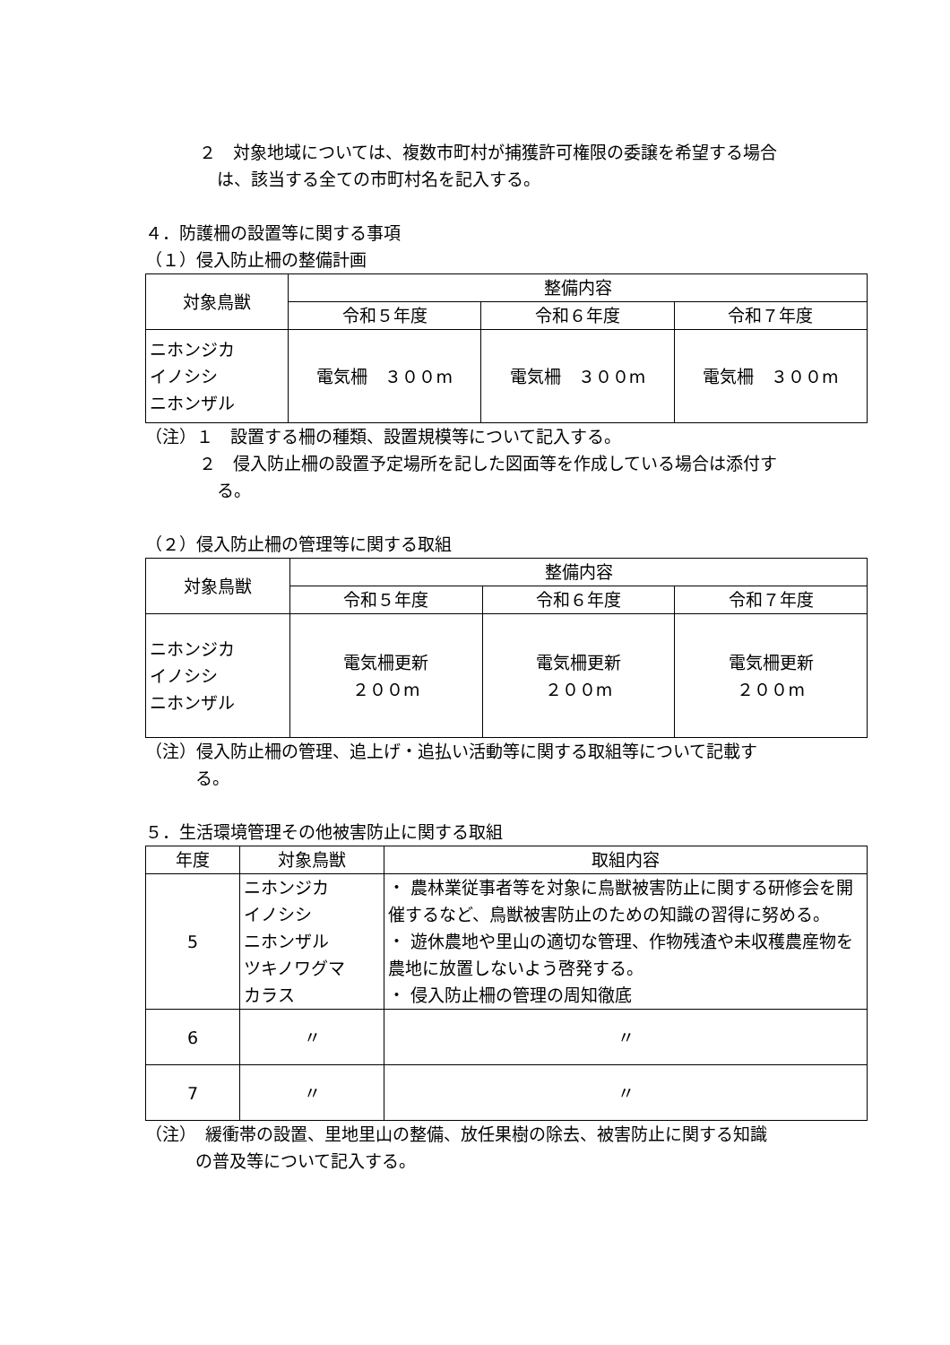２　対象地域については、複数市町村が捕獲許可権限の委譲を希望する場合
は、該当する全ての市町村名を記入する。
４．防護柵の設置等に関する事項
（１）侵入防止柵の整備計画
| 対象鳥獣 | 整備内容 | | |
| --- | --- | --- | --- |
| | 令和５年度 | 令和６年度 | 令和７年度 |
| ニホンジカ イノシシ ニホンザル | 電気柵 ３００m | 電気柵 ３００m | 電気柵 ３００m |
（注）１　設置する柵の種類、設置規模等について記入する。
２　侵入防止柵の設置予定場所を記した図面等を作成している場合は添付す
る。
（２）侵入防止柵の管理等に関する取組
| 対象鳥獣 | 整備内容 | | |
| --- | --- | --- | --- |
| | 令和５年度 | 令和６年度 | 令和７年度 |
| ニホンジカ イノシシ ニホンザル | 電気柵更新 ２００m | 電気柵更新 ２００m | 電気柵更新 ２００m |
（注）侵入防止柵の管理、追上げ・追払い活動等に関する取組等について記載す
る。
５．生活環境管理その他被害防止に関する取組
| 年度 | 対象鳥獣 | 取組内容 |
| --- | --- | --- |
| 5 | ニホンジカ イノシシ ニホンザル ツキノワグマ カラス | ・ 農林業従事者等を対象に鳥獣被害防止に関する研修会を開催するなど、鳥獣被害防止のための知識の習得に努める。 ・ 遊休農地や里山の適切な管理、作物残渣や未収穫農産物を農地に放置しないよう啓発する。 ・ 侵入防止柵の管理の周知徹底 |
| 6 | 〃 | 〃 |
| 7 | 〃 | 〃 |
（注）　緩衝帯の設置、里地里山の整備、放任果樹の除去、被害防止に関する知識
の普及等について記入する。